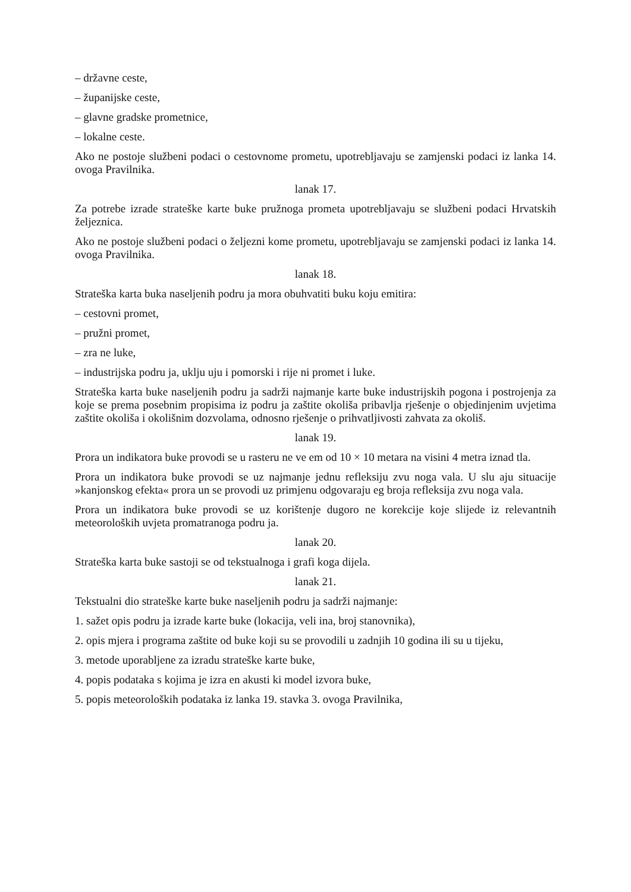– državne ceste,
– županijske ceste,
– glavne gradske prometnice,
– lokalne ceste.
Ako ne postoje službeni podaci o cestovnome prometu, upotrebljavaju se zamjenski podaci iz lanka 14. ovoga Pravilnika.
lanak 17.
Za potrebe izrade strateške karte buke pružnoga prometa upotrebljavaju se službeni podaci Hrvatskih željeznica.
Ako ne postoje službeni podaci o željezni kome prometu, upotrebljavaju se zamjenski podaci iz lanka 14. ovoga Pravilnika.
lanak 18.
Strateška karta buka naseljenih podru ja mora obuhvatiti buku koju emitira:
– cestovni promet,
– pružni promet,
– zra ne luke,
– industrijska podru ja, uklju uju i pomorski i rije ni promet i luke.
Strateška karta buke naseljenih podru ja sadrži najmanje karte buke industrijskih pogona i postrojenja za koje se prema posebnim propisima iz podru ja zaštite okoliša pribavlja rješenje o objedinjenim uvjetima zaštite okoliša i okolišnim dozvolama, odnosno rješenje o prihvatljivosti zahvata za okoliš.
lanak 19.
Prora un indikatora buke provodi se u rasteru ne ve em od 10 × 10 metara na visini 4 metra iznad tla.
Prora un indikatora buke provodi se uz najmanje jednu refleksiju zvu noga vala. U slu aju situacije »kanjonskog efekta« prora un se provodi uz primjenu odgovaraju eg broja refleksija zvu noga vala.
Prora un indikatora buke provodi se uz korištenje dugoro ne korekcije koje slijede iz relevantnih meteoroloških uvjeta promatranoga podru ja.
lanak 20.
Strateška karta buke sastoji se od tekstualnoga i grafi koga dijela.
lanak 21.
Tekstualni dio strateške karte buke naseljenih podru ja sadrži najmanje:
1. sažet opis podru ja izrade karte buke (lokacija, veli ina, broj stanovnika),
2. opis mjera i programa zaštite od buke koji su se provodili u zadnjih 10 godina ili su u tijeku,
3. metode uporabljene za izradu strateške karte buke,
4. popis podataka s kojima je izra en akusti ki model izvora buke,
5. popis meteoroloških podataka iz lanka 19. stavka 3. ovoga Pravilnika,